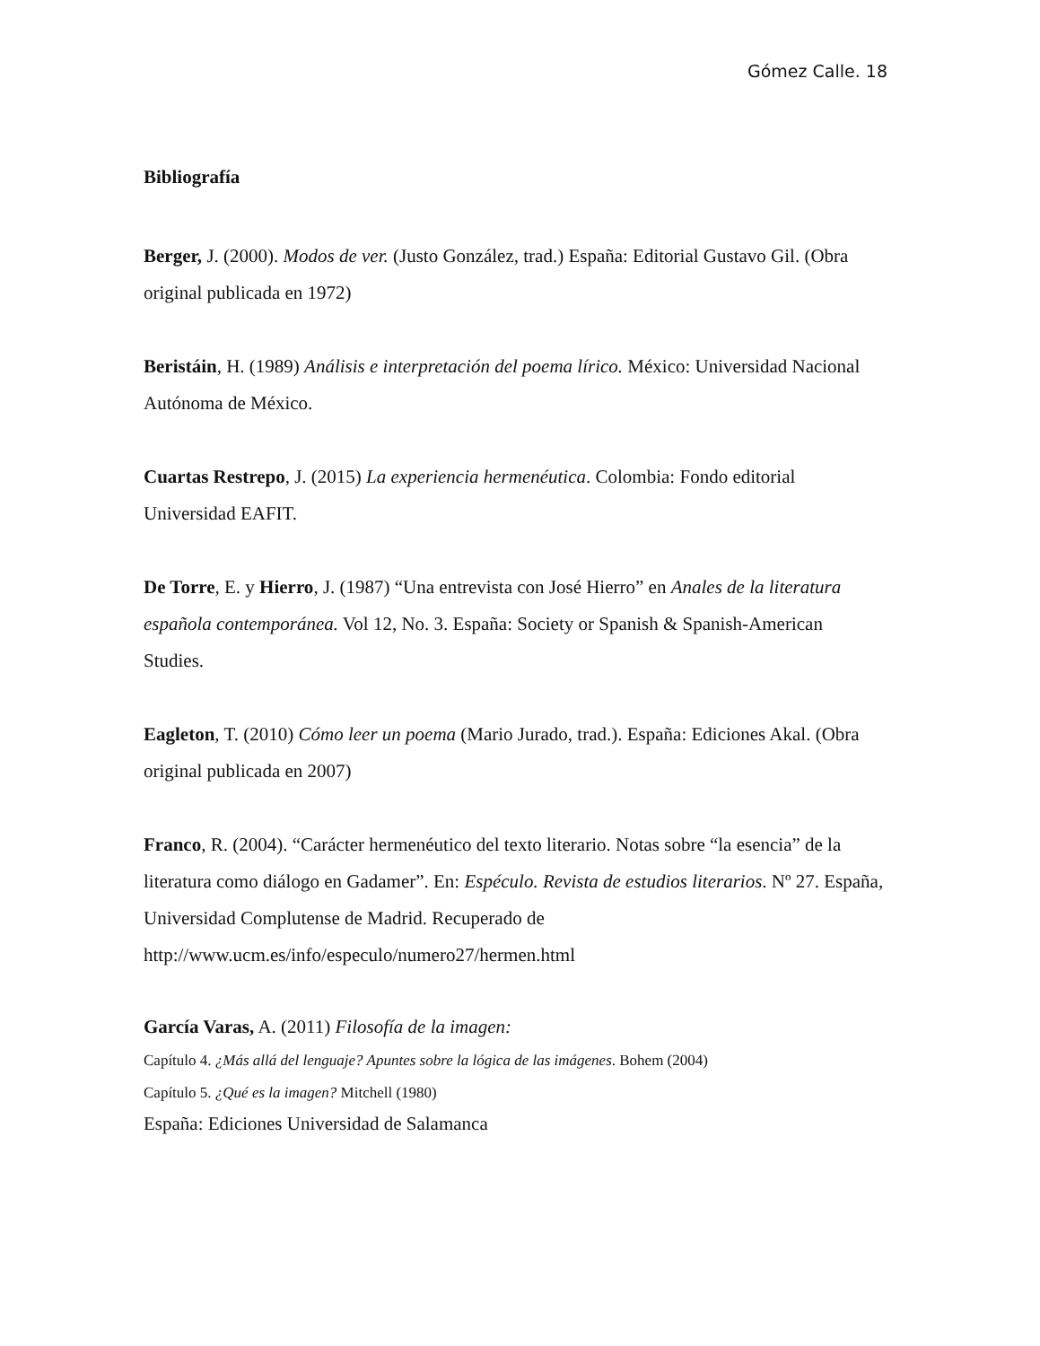Gómez Calle. 18
Bibliografía
Berger, J. (2000). Modos de ver. (Justo González, trad.) España: Editorial Gustavo Gil. (Obra original publicada en 1972)
Beristáin, H. (1989) Análisis e interpretación del poema lírico. México: Universidad Nacional Autónoma de México.
Cuartas Restrepo, J. (2015) La experiencia hermenéutica. Colombia: Fondo editorial Universidad EAFIT.
De Torre, E. y Hierro, J. (1987) “Una entrevista con José Hierro” en Anales de la literatura española contemporánea. Vol 12, No. 3. España: Society or Spanish & Spanish-American Studies.
Eagleton, T. (2010) Cómo leer un poema (Mario Jurado, trad.). España: Ediciones Akal. (Obra original publicada en 2007)
Franco, R. (2004). “Carácter hermenéutico del texto literario. Notas sobre “la esencia” de la literatura como diálogo en Gadamer”. En: Espéculo. Revista de estudios literarios. Nº 27. España, Universidad Complutense de Madrid. Recuperado de http://www.ucm.es/info/especulo/numero27/hermen.html
García Varas, A. (2011) Filosofía de la imagen:
Capítulo 4. ¿Más allá del lenguaje? Apuntes sobre la lógica de las imágenes. Bohem (2004)
Capítulo 5. ¿Qué es la imagen? Mitchell (1980)
España: Ediciones Universidad de Salamanca